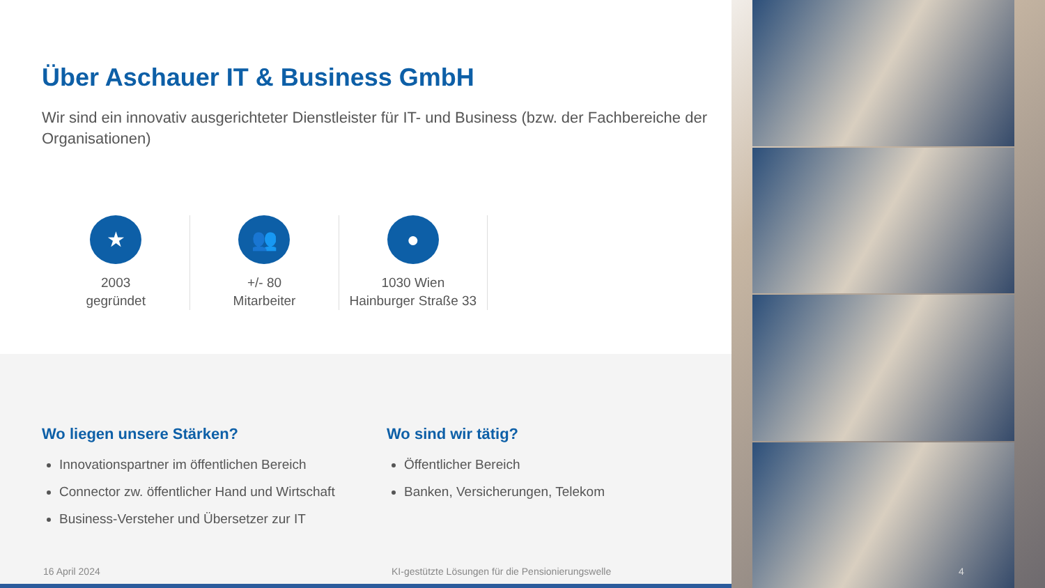Über Aschauer IT & Business GmbH
Wir sind ein innovativ ausgerichteter Dienstleister für IT- und Business (bzw. der Fachbereiche der Organisationen)
★
2003
gegründet
👥
+/- 80
Mitarbeiter
●
1030 Wien
Hainburger Straße 33
Wo liegen unsere Stärken?
Innovationspartner im öffentlichen Bereich
Connector zw. öffentlicher Hand und Wirtschaft
Business-Versteher und Übersetzer zur IT
Wo sind wir tätig?
Öffentlicher Bereich
Banken, Versicherungen, Telekom
16 April 2024
KI-gestützte Lösungen für die Pensionierungswelle
4